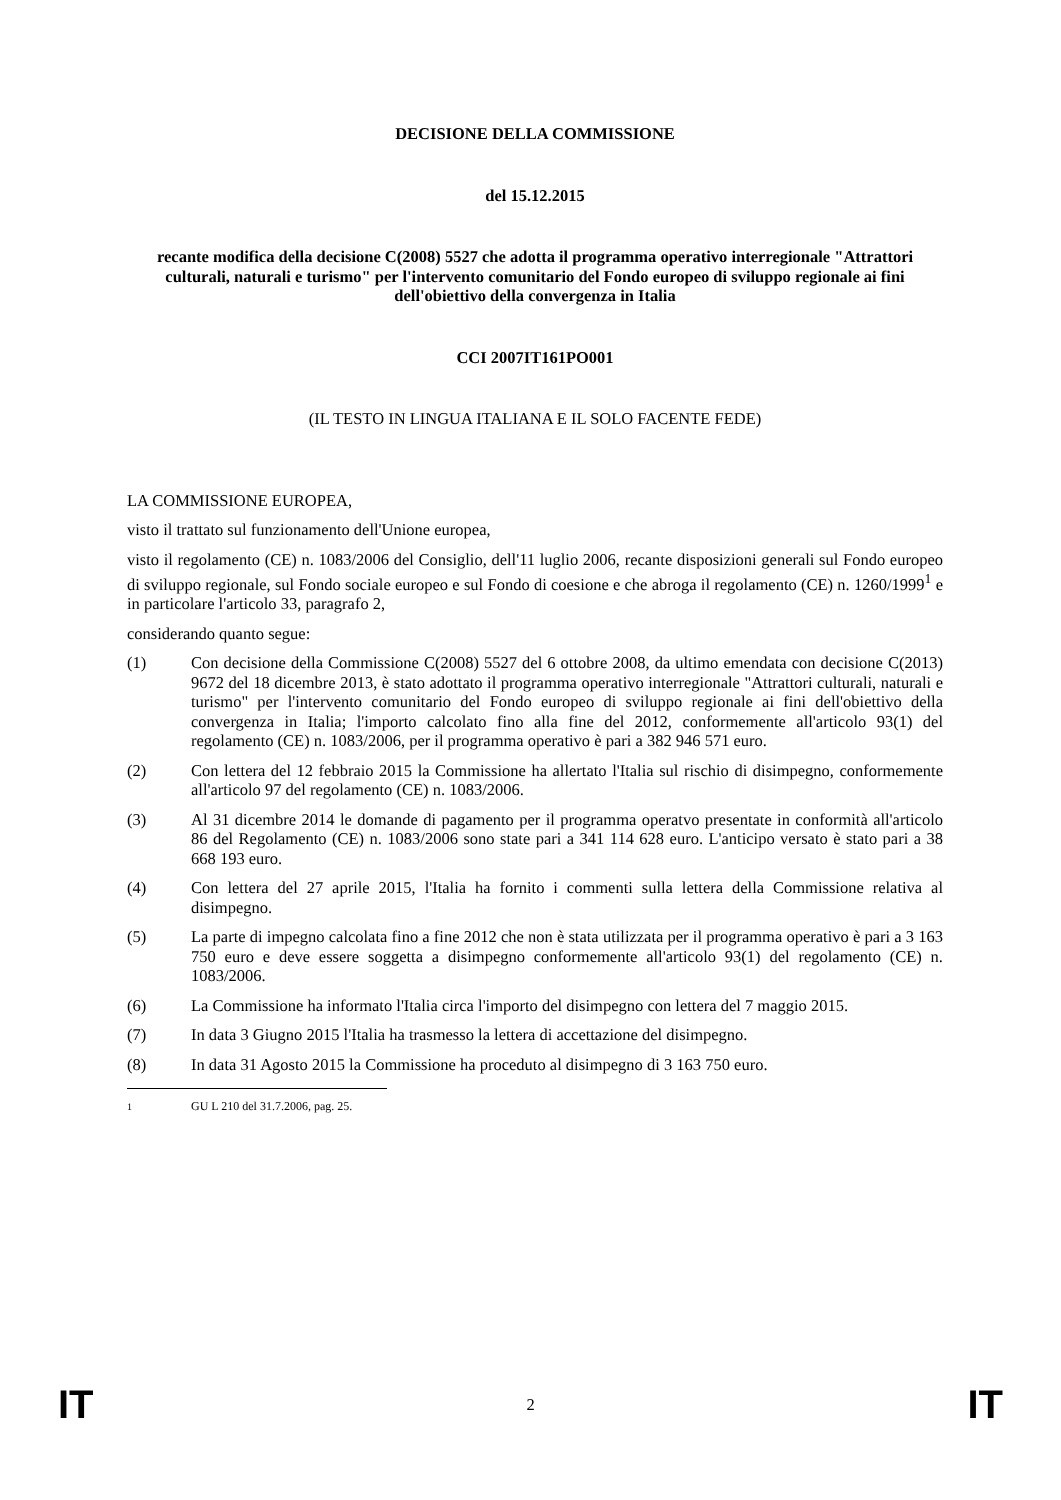DECISIONE DELLA COMMISSIONE
del 15.12.2015
recante modifica della decisione C(2008) 5527 che adotta il programma operativo interregionale "Attrattori culturali, naturali e turismo" per l'intervento comunitario del Fondo europeo di sviluppo regionale ai fini dell'obiettivo della convergenza in Italia
CCI 2007IT161PO001
(IL TESTO IN LINGUA ITALIANA E IL SOLO FACENTE FEDE)
LA COMMISSIONE EUROPEA,
visto il trattato sul funzionamento dell'Unione europea,
visto il regolamento (CE) n. 1083/2006 del Consiglio, dell'11 luglio 2006, recante disposizioni generali sul Fondo europeo di sviluppo regionale, sul Fondo sociale europeo e sul Fondo di coesione e che abroga il regolamento (CE) n. 1260/1999<sup>1</sup> e in particolare l'articolo 33, paragrafo 2,
considerando quanto segue:
(1) Con decisione della Commissione C(2008) 5527 del 6 ottobre 2008, da ultimo emendata con decisione C(2013) 9672 del 18 dicembre 2013, è stato adottato il programma operativo interregionale "Attrattori culturali, naturali e turismo" per l'intervento comunitario del Fondo europeo di sviluppo regionale ai fini dell'obiettivo della convergenza in Italia; l'importo calcolato fino alla fine del 2012, conformemente all'articolo 93(1) del regolamento (CE) n. 1083/2006, per il programma operativo è pari a 382 946 571 euro.
(2) Con lettera del 12 febbraio 2015 la Commissione ha allertato l'Italia sul rischio di disimpegno, conformemente all'articolo 97 del regolamento (CE) n. 1083/2006.
(3) Al 31 dicembre 2014 le domande di pagamento per il programma operatvo presentate in conformità all'articolo 86 del Regolamento (CE) n. 1083/2006 sono state pari a 341 114 628 euro. L'anticipo versato è stato pari a 38 668 193 euro.
(4) Con lettera del 27 aprile 2015, l'Italia ha fornito i commenti sulla lettera della Commissione relativa al disimpegno.
(5) La parte di impegno calcolata fino a fine 2012 che non è stata utilizzata per il programma operativo è pari a 3 163 750 euro e deve essere soggetta a disimpegno conformemente all'articolo 93(1) del regolamento (CE) n. 1083/2006.
(6) La Commissione ha informato l'Italia circa l'importo del disimpegno con lettera del 7 maggio 2015.
(7) In data 3 Giugno 2015 l'Italia ha trasmesso la lettera di accettazione del disimpegno.
(8) In data 31 Agosto 2015 la Commissione ha proceduto al disimpegno di 3 163 750 euro.
<sup>1</sup> GU L 210 del 31.7.2006, pag. 25.
IT 2 IT